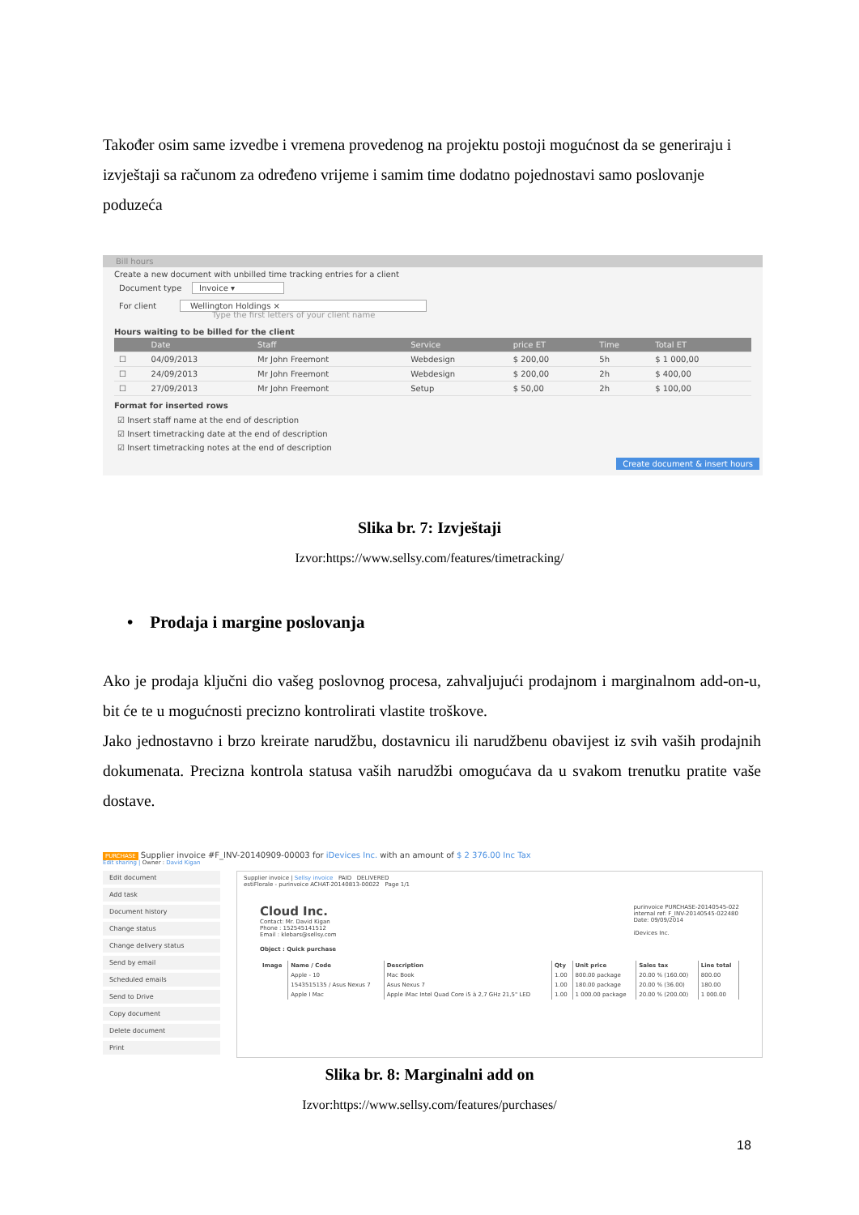Također osim same izvedbe i vremena provedenog na projektu postoji mogućnost da se generiraju i izvještaji sa računom za određeno vrijeme i samim time dodatno pojednostavi samo poslovanje poduzeća
Bill hours
Create a new document with unbilled time tracking entries for a client
Document type Invoice ▾
For client Wellington Holdings ×
Type the first letters of your client name
Hours waiting to be billed for the client
| | Date | Staff | Service | price ET | Time | Total ET |
| --- | --- | --- | --- | --- | --- | --- |
| ☐ | 04/09/2013 | Mr John Freemont | Webdesign | $ 200,00 | 5h | $ 1 000,00 |
| ☐ | 24/09/2013 | Mr John Freemont | Webdesign | $ 200,00 | 2h | $ 400,00 |
| ☐ | 27/09/2013 | Mr John Freemont | Setup | $ 50,00 | 2h | $ 100,00 |
Format for inserted rows
☑ Insert staff name at the end of description
☑ Insert timetracking date at the end of description
☑ Insert timetracking notes at the end of description
Create document & insert hours
Slika br. 7: Izvještaji
Izvor:https://www.sellsy.com/features/timetracking/
• Prodaja i margine poslovanja
Ako je prodaja ključni dio vašeg poslovnog procesa, zahvaljujući prodajnom i marginalnom add-on-u, bit će te u mogućnosti precizno kontrolirati vlastite troškove.
Jako jednostavno i brzo kreirate narudžbu, dostavnicu ili narudžbenu obavijest iz svih vaših prodajnih dokumenata. Precizna kontrola statusa vaših narudžbi omogućava da u svakom trenutku pratite vaše dostave.
PURCHASE Supplier invoice #F_INV-20140909-00003 for iDevices Inc. with an amount of $ 2 376.00 Inc Tax
Edit sharing | Owner : David Kigan
Edit document
Add task
Document history
Change status
Change delivery status
Send by email
Scheduled emails
Send to Drive
Copy document
Delete document
Print
Supplier invoice | Sellsy invoice PAID DELIVERED
estiFlorale - purinvoice ACHAT-20140813-00022 Page 1/1
Cloud Inc.
Contact: Mr. David Kigan
Phone : 152545141512
Email : klebars@sellsy.com
purinvoice PURCHASE-20140545-022
internal ref: F_INV-20140545-022480
Date: 09/09/2014
iDevices Inc.
Object : Quick purchase
| Image | Name / Code | Description | Qty | Unit price | Sales tax | Line total |
| --- | --- | --- | --- | --- | --- | --- |
| | Apple - 10 | Mac Book | 1.00 | 800.00 package | 20.00 % (160.00) | 800.00 |
| | 1543515135 / Asus Nexus 7 | Asus Nexus 7 | 1.00 | 180.00 package | 20.00 % (36.00) | 180.00 |
| | Apple I Mac | Apple iMac Intel Quad Core i5 à 2,7 GHz 21,5" LED | 1.00 | 1 000.00 package | 20.00 % (200.00) | 1 000.00 |
Slika br. 8: Marginalni add on
Izvor:https://www.sellsy.com/features/purchases/
18